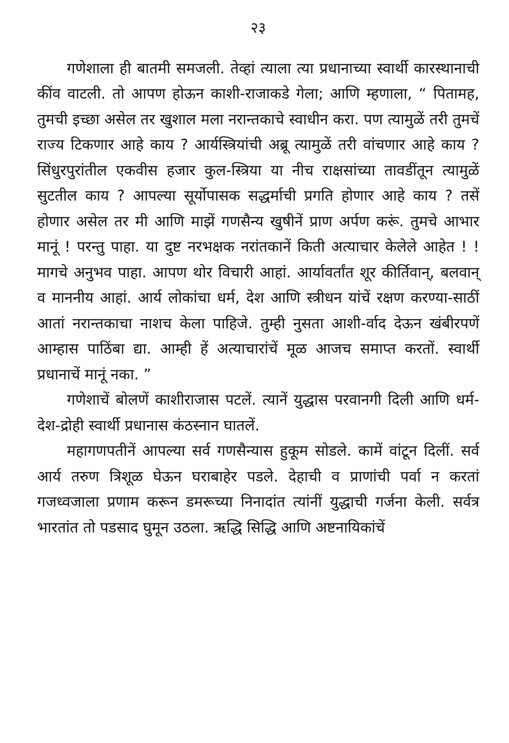२३
गणेशाला ही बातमी समजली. तेव्हां त्याला त्या प्रधानाच्या स्वार्थी कारस्थानाची कींव वाटली. तो आपण होऊन काशी-राजाकडे गेला; आणि म्हणाला, “ पितामह, तुमची इच्छा असेल तर खुशाल मला नरान्तकाचे स्वाधीन करा. पण त्यामुळें तरी तुमचें राज्य टिकणार आहे काय ? आर्यस्त्रियांची अब्रू त्यामुळें तरी वांचणार आहे काय ? सिंधुरपुरांतील एकवीस हजार कुल-स्त्रिया या नीच राक्षसांच्या तावडींतून त्यामुळें सुटतील काय ? आपल्या सूर्योपासक सद्धर्माची प्रगति होणार आहे काय ? तसें होणार असेल तर मी आणि माझें गणसैन्य खुषीनें प्राण अर्पण करूं. तुमचे आभार मानूं ! परन्तु पाहा. या दुष्ट नरभक्षक नरांतकानें किती अत्याचार केलेले आहेत ! ! मागचे अनुभव पाहा. आपण थोर विचारी आहां. आर्यावर्तांत शूर कीर्तिवान्, बलवान् व माननीय आहां. आर्य लोकांचा धर्म, देश आणि स्त्रीधन यांचें रक्षण करण्या-साठीं आतां नरान्तकाचा नाशच केला पाहिजे. तुम्ही नुसता आशी-र्वाद देऊन खंबीरपणें आम्हास पाठिंबा द्या. आम्ही हें अत्याचारांचें मूळ आजच समाप्त करतों. स्वार्थी प्रधानाचें मानूं नका. ”
गणेशाचें बोलणें काशीराजास पटलें. त्यानें युद्धास परवानगी दिली आणि धर्म-देश-द्रोही स्वार्थी प्रधानास कंठस्नान घातलें.
महागणपतीनें आपल्या सर्व गणसैन्यास हुकूम सोडले. कामें वांटून दिलीं. सर्व आर्य तरुण त्रिशूळ घेऊन घराबाहेर पडले. देहाची व प्राणांची पर्वा न करतां गजध्वजाला प्रणाम करून डमरूच्या निनादांत त्यांनीं युद्धाची गर्जना केली. सर्वत्र भारतांत तो पडसाद घुमून उठला. ऋद्धि सिद्धि आणि अष्टनायिकांचें